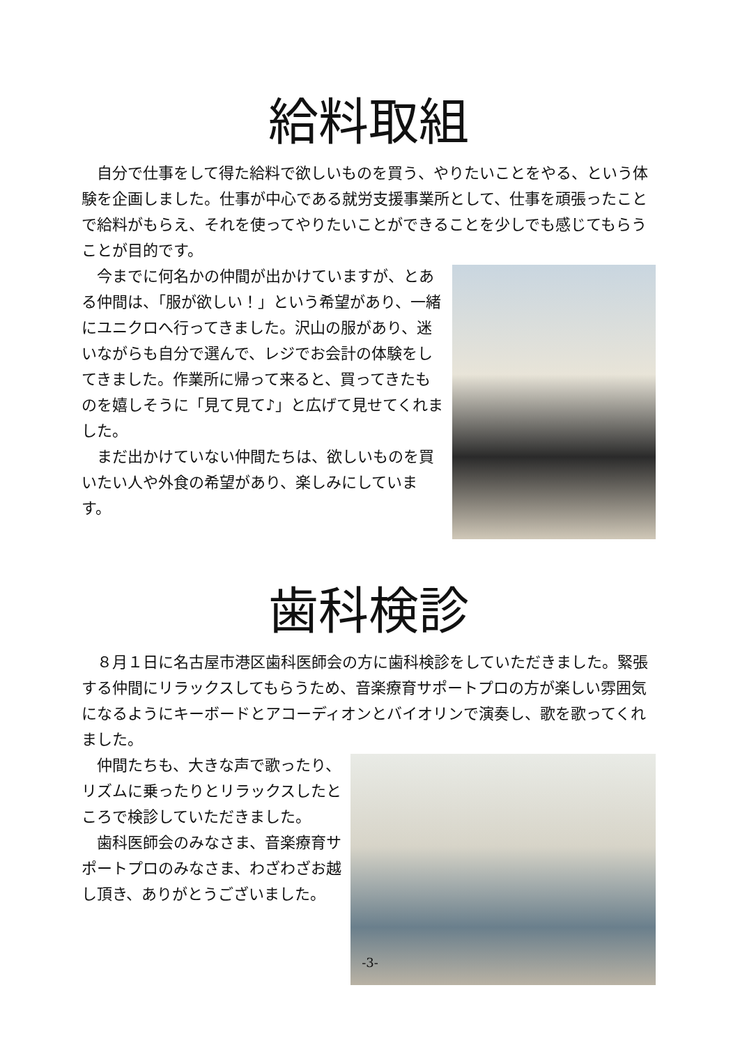給料取組
自分で仕事をして得た給料で欲しいものを買う、やりたいことをやる、という体験を企画しました。仕事が中心である就労支援事業所として、仕事を頑張ったことで給料がもらえ、それを使ってやりたいことができることを少しでも感じてもらうことが目的です。
今までに何名かの仲間が出かけていますが、とある仲間は、「服が欲しい！」という希望があり、一緒にユニクロへ行ってきました。沢山の服があり、迷いながらも自分で選んで、レジでお会計の体験をしてきました。作業所に帰って来ると、買ってきたものを嬉しそうに「見て見て♪」と広げて見せてくれました。
まだ出かけていない仲間たちは、欲しいものを買いたい人や外食の希望があり、楽しみにしています。
歯科検診
８月１日に名古屋市港区歯科医師会の方に歯科検診をしていただきました。緊張する仲間にリラックスしてもらうため、音楽療育サポートプロの方が楽しい雰囲気になるようにキーボードとアコーディオンとバイオリンで演奏し、歌を歌ってくれました。
仲間たちも、大きな声で歌ったり、リズムに乗ったりとリラックスしたところで検診していただきました。
歯科医師会のみなさま、音楽療育サポートプロのみなさま、わざわざお越し頂き、ありがとうございました。
-3-